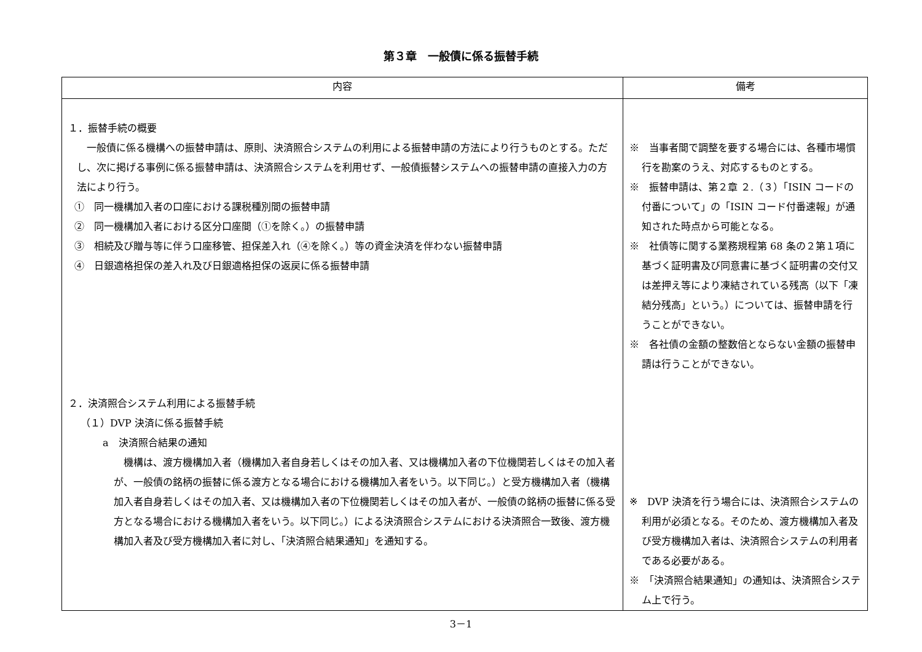第３章　一般債に係る振替手続
| 内容 | 備考 |
| --- | --- |
| １．振替手続の概要 一般債に係る機構への振替申請は、原則、決済照合システムの利用による振替申請の方法により行うものとする。ただし、次に掲げる事例に係る振替申請は、決済照合システムを利用せず、一般債振替システムへの振替申請の直接入力の方法により行う。 ① 同一機構加入者の口座における課税種別間の振替申請 ② 同一機構加入者における区分口座間（①を除く。）の振替申請 ③ 相続及び贈与等に伴う口座移管、担保差入れ（④を除く。）等の資金決済を伴わない振替申請 ④ 日銀適格担保の差入れ及び日銀適格担保の返戻に係る振替申請 ２．決済照合システム利用による振替手続 （１）DVP 決済に係る振替手続 a 決済照合結果の通知 機構は、渡方機構加入者（機構加入者自身若しくはその加入者、又は機構加入者の下位機関若しくはその加入者が、一般債の銘柄の振替に係る渡方となる場合における機構加入者をいう。以下同じ。）と受方機構加入者（機構加入者自身若しくはその加入者、又は機構加入者の下位機関若しくはその加入者が、一般債の銘柄の振替に係る受方となる場合における機構加入者をいう。以下同じ。）による決済照合システムにおける決済照合一致後、渡方機構加入者及び受方機構加入者に対し、「決済照合結果通知」を通知する。 | ※ 当事者間で調整を要する場合には、各種市場慣行を勘案のうえ、対応するものとする。 ※ 振替申請は、第２章 ２.（３）「ISIN コードの付番について」の「ISIN コード付番速報」が通知された時点から可能となる。 ※ 社債等に関する業務規程第 68 条の２第１項に基づく証明書及び同意書に基づく証明書の交付又は差押え等により凍結されている残高（以下「凍結分残高」という。）については、振替申請を行うことができない。 ※ 各社債の金額の整数倍とならない金額の振替申請は行うことができない。 ※ DVP 決済を行う場合には、決済照合システムの利用が必須となる。そのため、渡方機構加入者及び受方機構加入者は、決済照合システムの利用者である必要がある。 ※ 「決済照合結果通知」の通知は、決済照合システム上で行う。 |
3－1